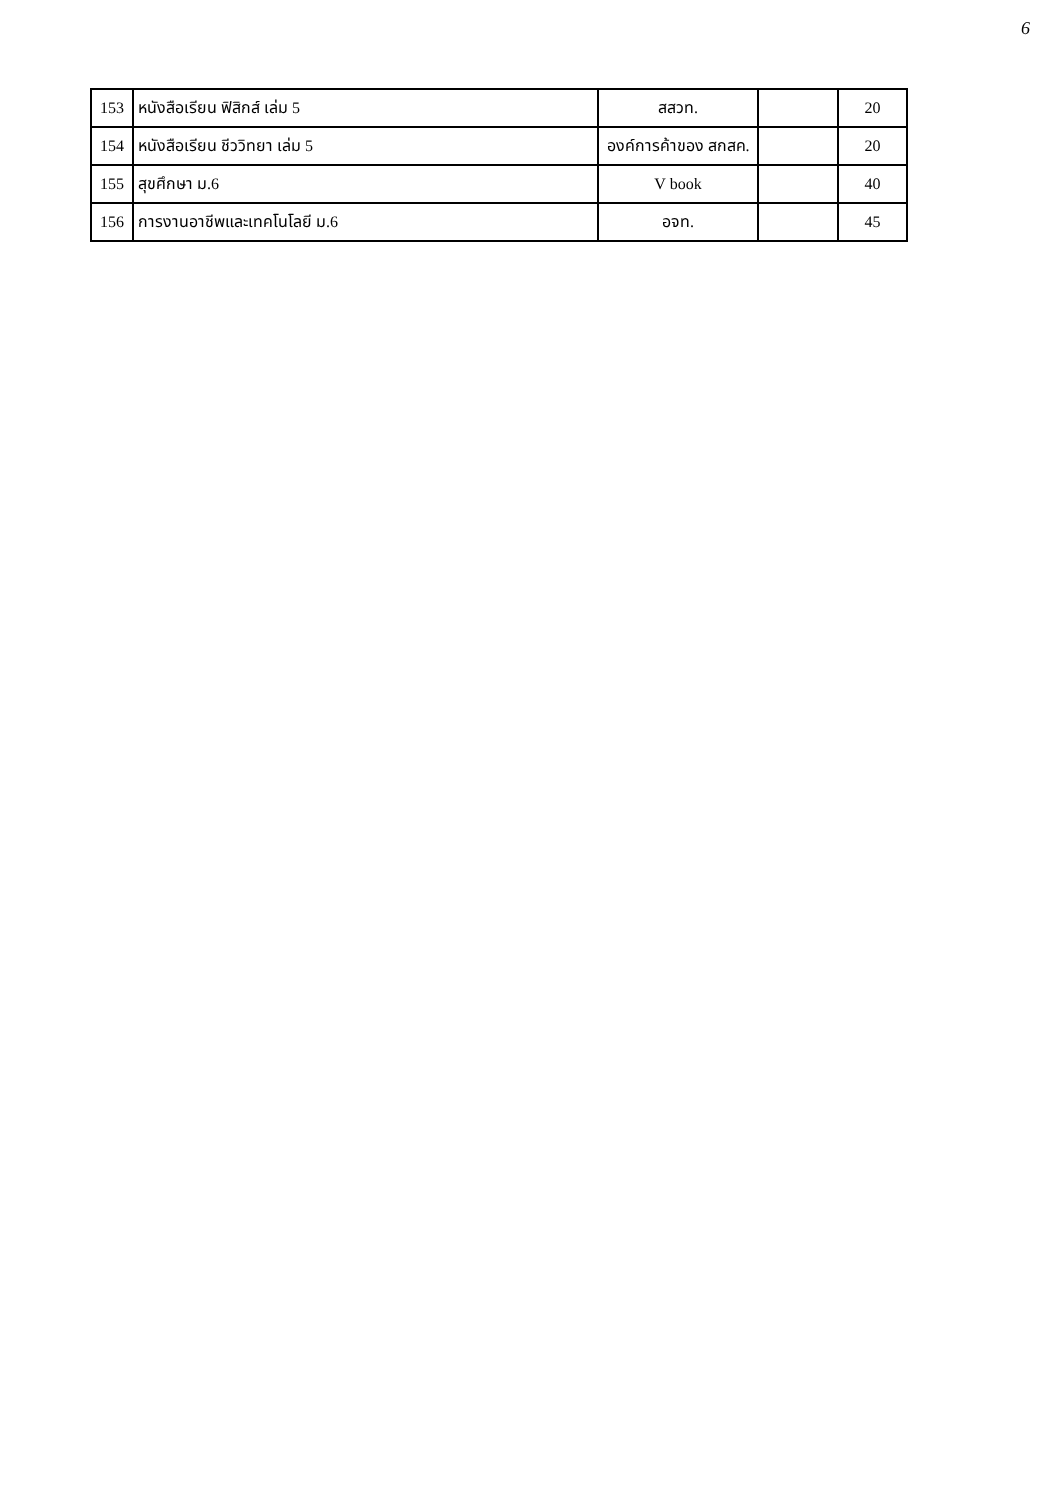6
| 153 | หนังสือเรียน ฟิสิกส์ เล่ม 5 | สสวท. | | 20 |
| 154 | หนังสือเรียน ชีววิทยา เล่ม 5 | องค์การค้าของ สกสค. | | 20 |
| 155 | สุขศึกษา ม.6 | V book | | 40 |
| 156 | การงานอาชีพและเทคโนโลยี ม.6 | อจท. | | 45 |